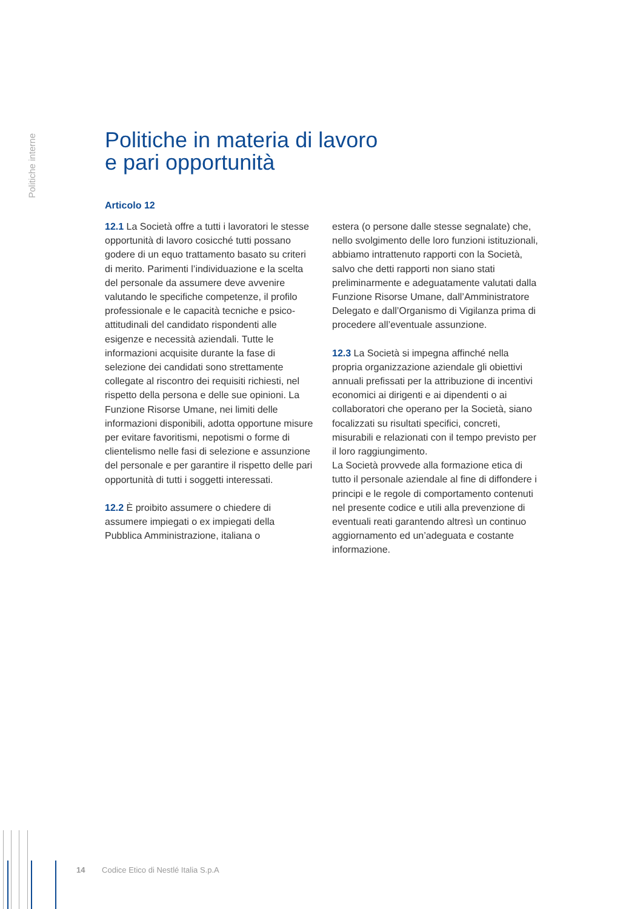Politiche interne
Politiche in materia di lavoro
e pari opportunità
Articolo 12
12.1 La Società offre a tutti i lavoratori le stesse opportunità di lavoro cosicché tutti possano godere di un equo trattamento basato su criteri di merito. Parimenti l’individuazione e la scelta del personale da assumere deve avvenire valutando le specifiche competenze, il profilo professionale e le capacità tecniche e psico-attitudinali del candidato rispondenti alle esigenze e necessità aziendali. Tutte le informazioni acquisite durante la fase di selezione dei candidati sono strettamente collegate al riscontro dei requisiti richiesti, nel rispetto della persona e delle sue opinioni. La Funzione Risorse Umane, nei limiti delle informazioni disponibili, adotta opportune misure per evitare favoritismi, nepotismi o forme di clientelismo nelle fasi di selezione e assunzione del personale e per garantire il rispetto delle pari opportunità di tutti i soggetti interessati.
12.2 È proibito assumere o chiedere di assumere impiegati o ex impiegati della Pubblica Amministrazione, italiana o
estera (o persone dalle stesse segnalate) che, nello svolgimento delle loro funzioni istituzionali, abbiamo intrattenuto rapporti con la Società, salvo che detti rapporti non siano stati preliminarmente e adeguatamente valutati dalla Funzione Risorse Umane, dall’Amministratore Delegato e dall’Organismo di Vigilanza prima di procedere all’eventuale assunzione.
12.3 La Società si impegna affinché nella propria organizzazione aziendale gli obiettivi annuali prefissati per la attribuzione di incentivi economici ai dirigenti e ai dipendenti o ai collaboratori che operano per la Società, siano focalizzati su risultati specifici, concreti, misurabili e relazionati con il tempo previsto per il loro raggiungimento.
La Società provvede alla formazione etica di tutto il personale aziendale al fine di diffondere i principi e le regole di comportamento contenuti nel presente codice e utili alla prevenzione di eventuali reati garantendo altresì un continuo aggiornamento ed un’adeguata e costante informazione.
14 Codice Etico di Nestlé Italia S.p.A